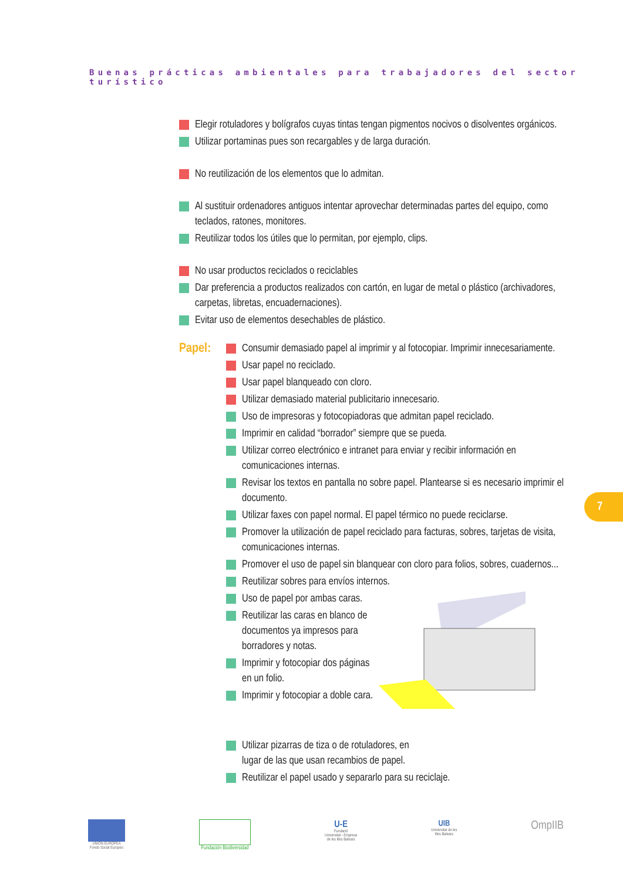Buenas prácticas ambientales para trabajadores del sector turístico
Elegir rotuladores y bolígrafos cuyas tintas tengan pigmentos nocivos o disolventes orgánicos.
Utilizar portaminas pues son recargables y de larga duración.
No reutilización de los elementos que lo admitan.
Al sustituir ordenadores antiguos intentar aprovechar determinadas partes del equipo, como teclados, ratones, monitores.
Reutilizar todos los útiles que lo permitan, por ejemplo, clips.
No usar productos reciclados o reciclables
Dar preferencia a productos realizados con cartón, en lugar de metal o plástico (archivadores, carpetas, libretas, encuadernaciones).
Evitar uso de elementos desechables de plástico.
Papel:
Consumir demasiado papel al imprimir y al fotocopiar. Imprimir innecesariamente.
Usar papel no reciclado.
Usar papel blanqueado con cloro.
Utilizar demasiado material publicitario innecesario.
Uso de impresoras y fotocopiadoras que admitan papel reciclado.
Imprimir en calidad “borrador” siempre que se pueda.
Utilizar correo electrónico e intranet para enviar y recibir información en comunicaciones internas.
Revisar los textos en pantalla no sobre papel. Plantearse si es necesario imprimir el documento.
Utilizar faxes con papel normal. El papel térmico no puede reciclarse.
Promover la utilización de papel reciclado para facturas, sobres, tarjetas de visita, comunicaciones internas.
Promover el uso de papel sin blanquear con cloro para folios, sobres, cuadernos...
Reutilizar sobres para envíos internos.
Uso de papel por ambas caras.
Reutilizar las caras en blanco de documentos ya impresos para borradores y notas.
Imprimir y fotocopiar dos páginas en un folio.
Imprimir y fotocopiar a doble cara.
Utilizar pizarras de tiza o de rotuladores, en
lugar de las que usan recambios de papel.
Reutilizar el papel usado y separarlo para su reciclaje.
7
UNIÓN EUROPEA
Fondo Social Europeo
Fundación Biodiversidad
U-E
Fundació
Universitat - Empresa
de les Illes Balears
UIB
Universitat de les
Illes Balears
OmpIIB